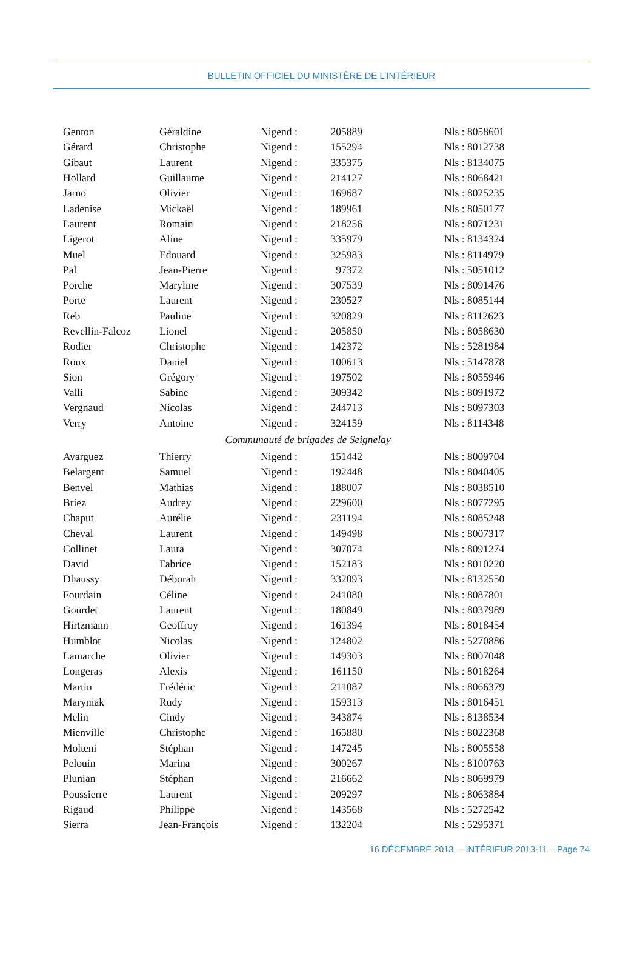BULLETIN OFFICIEL DU MINISTÈRE DE L’INTÉRIEUR
| Genton | Géraldine | Nigend : | 205889 | Nls : 8058601 |
| Gérard | Christophe | Nigend : | 155294 | Nls : 8012738 |
| Gibaut | Laurent | Nigend : | 335375 | Nls : 8134075 |
| Hollard | Guillaume | Nigend : | 214127 | Nls : 8068421 |
| Jarno | Olivier | Nigend : | 169687 | Nls : 8025235 |
| Ladenise | Mickaël | Nigend : | 189961 | Nls : 8050177 |
| Laurent | Romain | Nigend : | 218256 | Nls : 8071231 |
| Ligerot | Aline | Nigend : | 335979 | Nls : 8134324 |
| Muel | Edouard | Nigend : | 325983 | Nls : 8114979 |
| Pal | Jean-Pierre | Nigend : | 97372 | Nls : 5051012 |
| Porche | Maryline | Nigend : | 307539 | Nls : 8091476 |
| Porte | Laurent | Nigend : | 230527 | Nls : 8085144 |
| Reb | Pauline | Nigend : | 320829 | Nls : 8112623 |
| Revellin-Falcoz | Lionel | Nigend : | 205850 | Nls : 8058630 |
| Rodier | Christophe | Nigend : | 142372 | Nls : 5281984 |
| Roux | Daniel | Nigend : | 100613 | Nls : 5147878 |
| Sion | Grégory | Nigend : | 197502 | Nls : 8055946 |
| Valli | Sabine | Nigend : | 309342 | Nls : 8091972 |
| Vergnaud | Nicolas | Nigend : | 244713 | Nls : 8097303 |
| Verry | Antoine | Nigend : | 324159 | Nls : 8114348 |
| Communauté de brigades de Seignelay | | | | |
| Avarguez | Thierry | Nigend : | 151442 | Nls : 8009704 |
| Belargent | Samuel | Nigend : | 192448 | Nls : 8040405 |
| Benvel | Mathias | Nigend : | 188007 | Nls : 8038510 |
| Briez | Audrey | Nigend : | 229600 | Nls : 8077295 |
| Chaput | Aurélie | Nigend : | 231194 | Nls : 8085248 |
| Cheval | Laurent | Nigend : | 149498 | Nls : 8007317 |
| Collinet | Laura | Nigend : | 307074 | Nls : 8091274 |
| David | Fabrice | Nigend : | 152183 | Nls : 8010220 |
| Dhaussy | Déborah | Nigend : | 332093 | Nls : 8132550 |
| Fourdain | Céline | Nigend : | 241080 | Nls : 8087801 |
| Gourdet | Laurent | Nigend : | 180849 | Nls : 8037989 |
| Hirtzmann | Geoffroy | Nigend : | 161394 | Nls : 8018454 |
| Humblot | Nicolas | Nigend : | 124802 | Nls : 5270886 |
| Lamarche | Olivier | Nigend : | 149303 | Nls : 8007048 |
| Longeras | Alexis | Nigend : | 161150 | Nls : 8018264 |
| Martin | Frédéric | Nigend : | 211087 | Nls : 8066379 |
| Maryniak | Rudy | Nigend : | 159313 | Nls : 8016451 |
| Melin | Cindy | Nigend : | 343874 | Nls : 8138534 |
| Mienville | Christophe | Nigend : | 165880 | Nls : 8022368 |
| Molteni | Stéphan | Nigend : | 147245 | Nls : 8005558 |
| Pelouin | Marina | Nigend : | 300267 | Nls : 8100763 |
| Plunian | Stéphan | Nigend : | 216662 | Nls : 8069979 |
| Poussierre | Laurent | Nigend : | 209297 | Nls : 8063884 |
| Rigaud | Philippe | Nigend : | 143568 | Nls : 5272542 |
| Sierra | Jean-François | Nigend : | 132204 | Nls : 5295371 |
16 DÉCEMBRE 2013. – INTÉRIEUR 2013-11 – Page 74